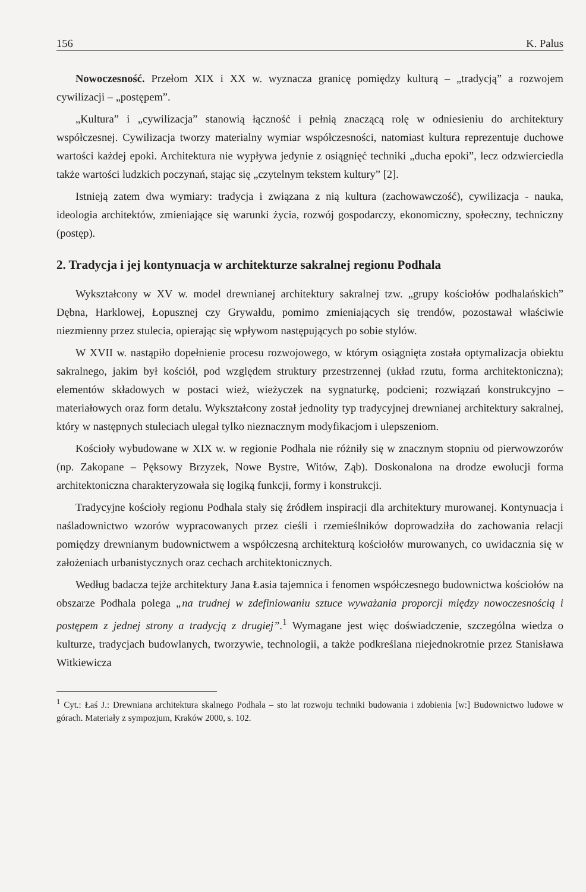156 K. Palus
Nowoczesność. Przełom XIX i XX w. wyznacza granicę pomiędzy kulturą – „tradycją” a rozwojem cywilizacji – „postępem”.
„Kultura” i „cywilizacja” stanowią łączność i pełnią znaczącą rolę w odniesieniu do architektury współczesnej. Cywilizacja tworzy materialny wymiar współczesności, natomiast kultura reprezentuje duchowe wartości każdej epoki. Architektura nie wypływa jedynie z osiągnięć techniki „ducha epoki”, lecz odzwierciedla także wartości ludzkich poczynań, stając się „czytelnym tekstem kultury” [2].
Istnieją zatem dwa wymiary: tradycja i związana z nią kultura (zachowawczość), cywilizacja - nauka, ideologia architektów, zmieniające się warunki życia, rozwój gospodarczy, ekonomiczny, społeczny, techniczny (postęp).
2. Tradycja i jej kontynuacja w architekturze sakralnej regionu Podhala
Wykształcony w XV w. model drewnianej architektury sakralnej tzw. „grupy kościołów podhalańskich” Dębna, Harklowej, Łopusznej czy Grywałdu, pomimo zmieniających się trendów, pozostawał właściwie niezmienny przez stulecia, opierając się wpływom następujących po sobie stylów.
W XVII w. nastąpiło dopełnienie procesu rozwojowego, w którym osiągnięta została optymalizacja obiektu sakralnego, jakim był kościół, pod względem struktury przestrzennej (układ rzutu, forma architektoniczna); elementów składowych w postaci wież, wieżyczek na sygnaturkę, podcieni; rozwiązań konstrukcyjno – materiałowych oraz form detalu. Wykształcony został jednolity typ tradycyjnej drewnianej architektury sakralnej, który w następnych stuleciach ulegał tylko nieznacznym modyfikacjom i ulepszeniom.
Kościoły wybudowane w XIX w. w regionie Podhala nie różniły się w znacznym stopniu od pierwowzorów (np. Zakopane – Pęksowy Brzyzek, Nowe Bystre, Witów, Ząb). Doskonalona na drodze ewolucji forma architektoniczna charakteryzowała się logiką funkcji, formy i konstrukcji.
Tradycyjne kościoły regionu Podhala stały się źródłem inspiracji dla architektury murowanej. Kontynuacja i naśladownictwo wzorów wypracowanych przez cieśli i rzemieślników doprowadziła do zachowania relacji pomiędzy drewnianym budownictwem a współczesną architekturą kościołów murowanych, co uwidacznia się w założeniach urbanistycznych oraz cechach architektonicznych.
Według badacza tejże architektury Jana Łasia tajemnica i fenomen współczesnego budownictwa kościołów na obszarze Podhala polega „na trudnej w zdefiniowaniu sztuce wyważania proporcji między nowoczesnością i postępem z jednej strony a tradycją z drugiej”.<sup>1</sup> Wymagane jest więc doświadczenie, szczególna wiedza o kulturze, tradycjach budowlanych, tworzywie, technologii, a także podkreślana niejednokrotnie przez Stanisława Witkiewicza
<sup>1</sup> Cyt.: Łaś J.: Drewniana architektura skalnego Podhala – sto lat rozwoju techniki budowania i zdobienia [w:] Budownictwo ludowe w górach. Materiały z sympozjum, Kraków 2000, s. 102.